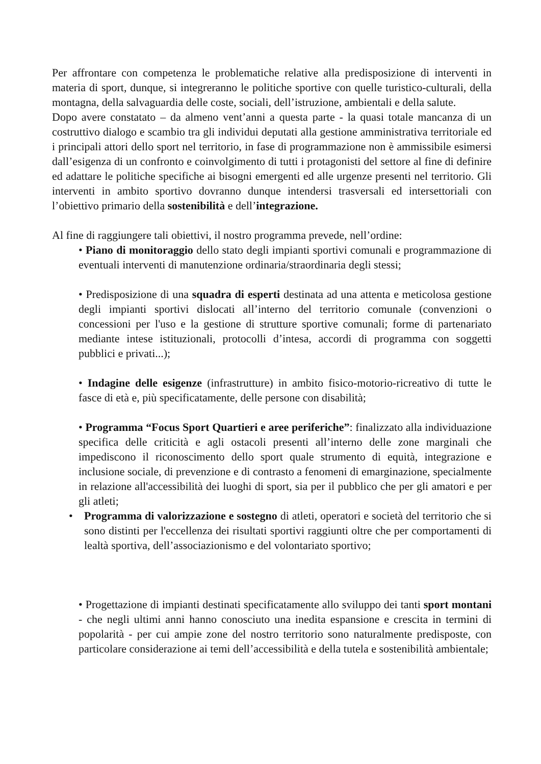Per affrontare con competenza le problematiche relative alla predisposizione di interventi in materia di sport, dunque, si integreranno le politiche sportive con quelle turistico-culturali, della montagna, della salvaguardia delle coste, sociali, dell’istruzione, ambientali e della salute.
Dopo avere constatato – da almeno vent’anni a questa parte - la quasi totale mancanza di un costruttivo dialogo e scambio tra gli individui deputati alla gestione amministrativa territoriale ed i principali attori dello sport nel territorio, in fase di programmazione non è ammissibile esimersi dall’esigenza di un confronto e coinvolgimento di tutti i protagonisti del settore al fine di definire ed adattare le politiche specifiche ai bisogni emergenti ed alle urgenze presenti nel territorio. Gli interventi in ambito sportivo dovranno dunque intendersi trasversali ed intersettoriali con l’obiettivo primario della sostenibilità e dell’integrazione.
Al fine di raggiungere tali obiettivi, il nostro programma prevede, nell’ordine:
• Piano di monitoraggio dello stato degli impianti sportivi comunali e programmazione di eventuali interventi di manutenzione ordinaria/straordinaria degli stessi;
• Predisposizione di una squadra di esperti destinata ad una attenta e meticolosa gestione degli impianti sportivi dislocati all’interno del territorio comunale (convenzioni o concessioni per l'uso e la gestione di strutture sportive comunali; forme di partenariato mediante intese istituzionali, protocolli d’intesa, accordi di programma con soggetti pubblici e privati...);
• Indagine delle esigenze (infrastrutture) in ambito fisico-motorio-ricreativo di tutte le fasce di età e, più specificatamente, delle persone con disabilità;
• Programma “Focus Sport Quartieri e aree periferiche”: finalizzato alla individuazione specifica delle criticità e agli ostacoli presenti all’interno delle zone marginali che impediscono il riconoscimento dello sport quale strumento di equità, integrazione e inclusione sociale, di prevenzione e di contrasto a fenomeni di emarginazione, specialmente in relazione all'accessibilità dei luoghi di sport, sia per il pubblico che per gli amatori e per gli atleti;
• Programma di valorizzazione e sostegno di atleti, operatori e società del territorio che si sono distinti per l'eccellenza dei risultati sportivi raggiunti oltre che per comportamenti di lealtà sportiva, dell’associazionismo e del volontariato sportivo;
• Progettazione di impianti destinati specificatamente allo sviluppo dei tanti sport montani - che negli ultimi anni hanno conosciuto una inedita espansione e crescita in termini di popolarità - per cui ampie zone del nostro territorio sono naturalmente predisposte, con particolare considerazione ai temi dell’accessibilità e della tutela e sostenibilità ambientale;